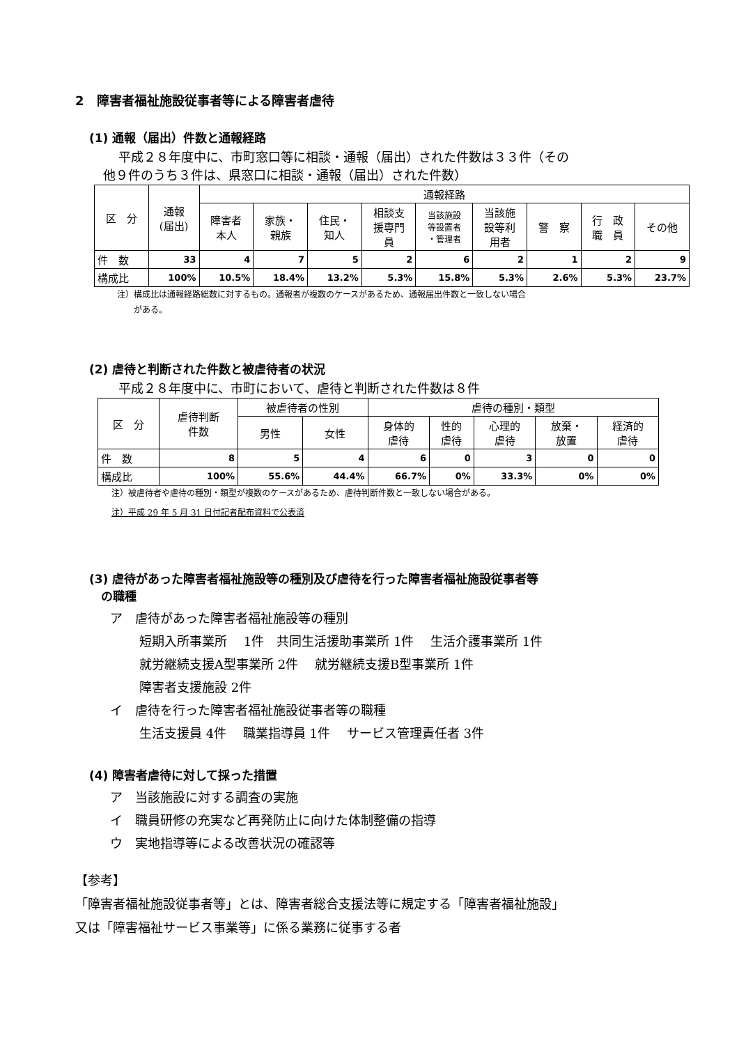2　障害者福祉施設従事者等による障害者虐待
(1) 通報（届出）件数と通報経路
平成２８年度中に、市町窓口等に相談・通報（届出）された件数は３３件（その
他９件のうち３件は、県窓口に相談・通報（届出）された件数）
| 区 分 | 通報 (届出) | 通報経路 | | | | | | | | |
| --- | --- | --- | --- | --- | --- | --- | --- | --- | --- | --- |
| | | 障害者 本人 | 家族・ 親族 | 住民・ 知人 | 相談支 援専門 員 | 当該施設 等設置者 ・管理者 | 当該施 設等利 用者 | 警 察 | 行 政 職 員 | その他 |
| 件 数 | 33 | 4 | 7 | 5 | 2 | 6 | 2 | 1 | 2 | 9 |
| 構成比 | 100% | 10.5% | 18.4% | 13.2% | 5.3% | 15.8% | 5.3% | 2.6% | 5.3% | 23.7% |
注）構成比は通報経路総数に対するもの。通報者が複数のケースがあるため、通報届出件数と一致しない場合
　　がある。
(2) 虐待と判断された件数と被虐待者の状況
平成２８年度中に、市町において、虐待と判断された件数は８件
| 区 分 | 虐待判断 件数 | 被虐待者の性別 | | 虐待の種別・類型 | | | | |
| --- | --- | --- | --- | --- | --- | --- | --- | --- |
| | | 男性 | 女性 | 身体的 虐待 | 性的 虐待 | 心理的 虐待 | 放棄・ 放置 | 経済的 虐待 |
| 件 数 | 8 | 5 | 4 | 6 | 0 | 3 | 0 | 0 |
| 構成比 | 100% | 55.6% | 44.4% | 66.7% | 0% | 33.3% | 0% | 0% |
注）被虐待者や虐待の種別・類型が複数のケースがあるため、虐待判断件数と一致しない場合がある。
注）平成 29 年 5 月 31 日付記者配布資料で公表済
(3) 虐待があった障害者福祉施設等の種別及び虐待を行った障害者福祉施設従事者等
　の職種
ア　虐待があった障害者福祉施設等の種別
短期入所事業所　 1件　共同生活援助事業所 1件　 生活介護事業所 1件
就労継続支援A型事業所 2件　 就労継続支援B型事業所 1件
障害者支援施設 2件
イ　虐待を行った障害者福祉施設従事者等の職種
生活支援員 4件　 職業指導員 1件　 サービス管理責任者 3件
(4) 障害者虐待に対して採った措置
ア　当該施設に対する調査の実施
イ　職員研修の充実など再発防止に向けた体制整備の指導
ウ　実地指導等による改善状況の確認等
【参考】
「障害者福祉施設従事者等」とは、障害者総合支援法等に規定する「障害者福祉施設」
又は「障害福祉サービス事業等」に係る業務に従事する者